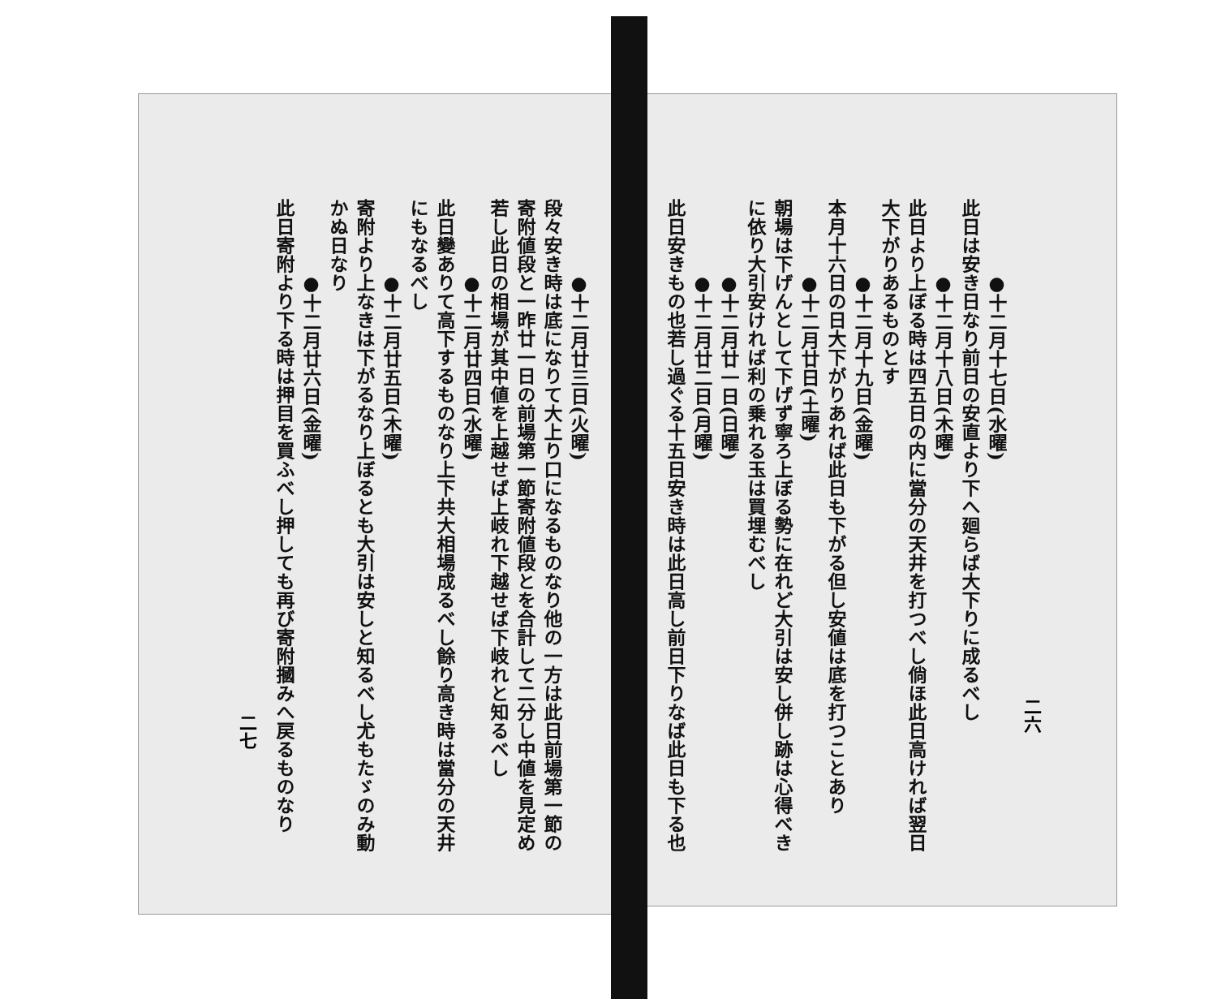●十二月十七日(水曜)
此日は安き日なり前日の安直より下へ廻らば大下りに成るべし
●十二月十八日(木曜)
此日より上ぼる時は四五日の内に當分の天井を打つべし倘ほ此日高ければ翌日大下がりあるものとす
●十二月十九日(金曜)
本月十六日の日大下がりあれば此日も下がる但し安値は底を打つことあり
●十二月廿日(土曜)
朝場は下げんとして下げず寧ろ上ぼる勢に在れど大引は安し併し跡は心得べきに依り大引安ければ利の乗れる玉は買埋むべし
●十二月廿一日(日曜)
●十二月廿二日(月曜)
此日安きもの也若し過ぐる十五日安き時は此日高し前日下りなば此日も下る也
二六
●十二月廿三日(火曜)
段々安き時は底になりて大上り口になるものなり他の一方は此日前場第一節の寄附値段と一昨廿一日の前場第一節寄附値段とを合計して二分し中値を見定め若し此日の相場が其中値を上越せば上岐れ下越せば下岐れと知るべし
●十二月廿四日(水曜)
此日變ありて高下するものなり上下共大相場成るべし餘り高き時は當分の天井にもなるべし
●十二月廿五日(木曜)
寄附より上なきは下がるなり上ぼるとも大引は安しと知るべし尤もたゞのみ動かぬ日なり
●十二月廿六日(金曜)
此日寄附より下る時は押目を買ふべし押しても再び寄附摑みへ戻るものなり
二七